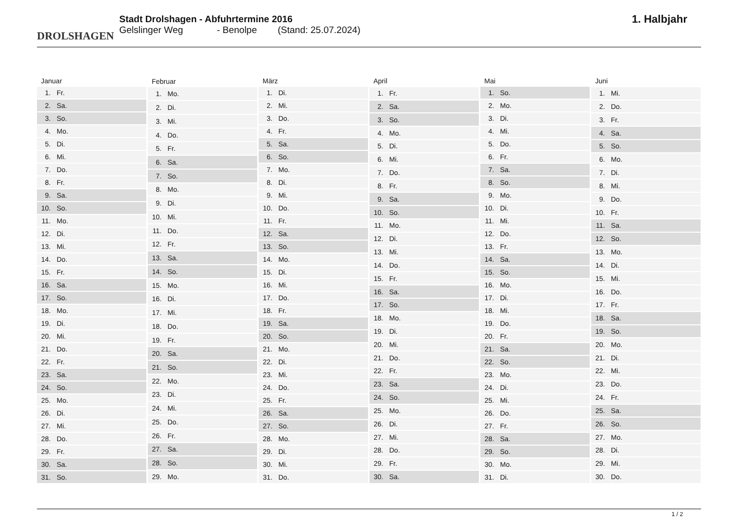DROLSHAGEN
Stadt Drolshagen - Abfuhrtermine 2016
Gelslinger Weg - Benolpe (Stand: 25.07.2024)
1. Halbjahr
| Januar | |
| --- | --- |
| 1. | Fr. |
| 2. | Sa. |
| 3. | So. |
| 4. | Mo. |
| 5. | Di. |
| 6. | Mi. |
| 7. | Do. |
| 8. | Fr. |
| 9. | Sa. |
| 10. | So. |
| 11. | Mo. |
| 12. | Di. |
| 13. | Mi. |
| 14. | Do. |
| 15. | Fr. |
| 16. | Sa. |
| 17. | So. |
| 18. | Mo. |
| 19. | Di. |
| 20. | Mi. |
| 21. | Do. |
| 22. | Fr. |
| 23. | Sa. |
| 24. | So. |
| 25. | Mo. |
| 26. | Di. |
| 27. | Mi. |
| 28. | Do. |
| 29. | Fr. |
| 30. | Sa. |
| 31. | So. |
| Februar | |
| --- | --- |
| 1. | Mo. |
| 2. | Di. |
| 3. | Mi. |
| 4. | Do. |
| 5. | Fr. |
| 6. | Sa. |
| 7. | So. |
| 8. | Mo. |
| 9. | Di. |
| 10. | Mi. |
| 11. | Do. |
| 12. | Fr. |
| 13. | Sa. |
| 14. | So. |
| 15. | Mo. |
| 16. | Di. |
| 17. | Mi. |
| 18. | Do. |
| 19. | Fr. |
| 20. | Sa. |
| 21. | So. |
| 22. | Mo. |
| 23. | Di. |
| 24. | Mi. |
| 25. | Do. |
| 26. | Fr. |
| 27. | Sa. |
| 28. | So. |
| 29. | Mo. |
| März | |
| --- | --- |
| 1. | Di. |
| 2. | Mi. |
| 3. | Do. |
| 4. | Fr. |
| 5. | Sa. |
| 6. | So. |
| 7. | Mo. |
| 8. | Di. |
| 9. | Mi. |
| 10. | Do. |
| 11. | Fr. |
| 12. | Sa. |
| 13. | So. |
| 14. | Mo. |
| 15. | Di. |
| 16. | Mi. |
| 17. | Do. |
| 18. | Fr. |
| 19. | Sa. |
| 20. | So. |
| 21. | Mo. |
| 22. | Di. |
| 23. | Mi. |
| 24. | Do. |
| 25. | Fr. |
| 26. | Sa. |
| 27. | So. |
| 28. | Mo. |
| 29. | Di. |
| 30. | Mi. |
| 31. | Do. |
| April | |
| --- | --- |
| 1. | Fr. |
| 2. | Sa. |
| 3. | So. |
| 4. | Mo. |
| 5. | Di. |
| 6. | Mi. |
| 7. | Do. |
| 8. | Fr. |
| 9. | Sa. |
| 10. | So. |
| 11. | Mo. |
| 12. | Di. |
| 13. | Mi. |
| 14. | Do. |
| 15. | Fr. |
| 16. | Sa. |
| 17. | So. |
| 18. | Mo. |
| 19. | Di. |
| 20. | Mi. |
| 21. | Do. |
| 22. | Fr. |
| 23. | Sa. |
| 24. | So. |
| 25. | Mo. |
| 26. | Di. |
| 27. | Mi. |
| 28. | Do. |
| 29. | Fr. |
| 30. | Sa. |
| Mai | |
| --- | --- |
| 1. | So. |
| 2. | Mo. |
| 3. | Di. |
| 4. | Mi. |
| 5. | Do. |
| 6. | Fr. |
| 7. | Sa. |
| 8. | So. |
| 9. | Mo. |
| 10. | Di. |
| 11. | Mi. |
| 12. | Do. |
| 13. | Fr. |
| 14. | Sa. |
| 15. | So. |
| 16. | Mo. |
| 17. | Di. |
| 18. | Mi. |
| 19. | Do. |
| 20. | Fr. |
| 21. | Sa. |
| 22. | So. |
| 23. | Mo. |
| 24. | Di. |
| 25. | Mi. |
| 26. | Do. |
| 27. | Fr. |
| 28. | Sa. |
| 29. | So. |
| 30. | Mo. |
| 31. | Di. |
| Juni | |
| --- | --- |
| 1. | Mi. |
| 2. | Do. |
| 3. | Fr. |
| 4. | Sa. |
| 5. | So. |
| 6. | Mo. |
| 7. | Di. |
| 8. | Mi. |
| 9. | Do. |
| 10. | Fr. |
| 11. | Sa. |
| 12. | So. |
| 13. | Mo. |
| 14. | Di. |
| 15. | Mi. |
| 16. | Do. |
| 17. | Fr. |
| 18. | Sa. |
| 19. | So. |
| 20. | Mo. |
| 21. | Di. |
| 22. | Mi. |
| 23. | Do. |
| 24. | Fr. |
| 25. | Sa. |
| 26. | So. |
| 27. | Mo. |
| 28. | Di. |
| 29. | Mi. |
| 30. | Do. |
1 / 2